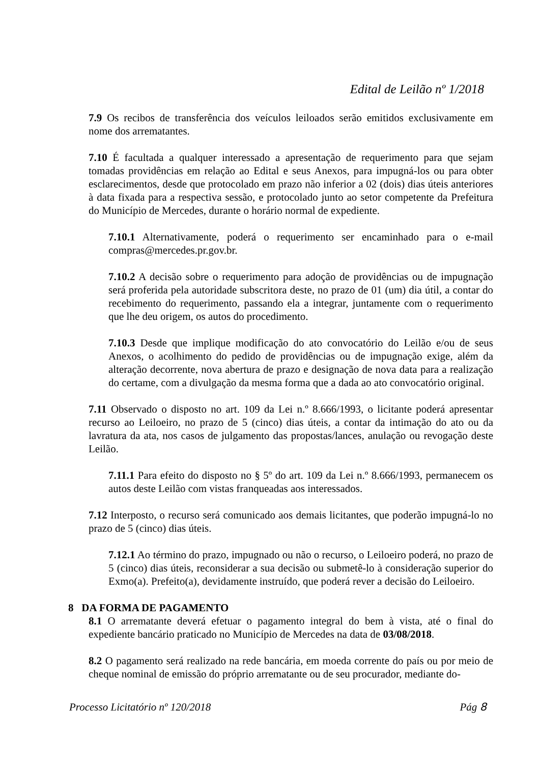Edital de Leilão nº 1/2018
7.9 Os recibos de transferência dos veículos leiloados serão emitidos exclusivamente em nome dos arrematantes.
7.10 É facultada a qualquer interessado a apresentação de requerimento para que sejam tomadas providências em relação ao Edital e seus Anexos, para impugná-los ou para obter esclarecimentos, desde que protocolado em prazo não inferior a 02 (dois) dias úteis anteriores à data fixada para a respectiva sessão, e protocolado junto ao setor competente da Prefeitura do Município de Mercedes, durante o horário normal de expediente.
7.10.1 Alternativamente, poderá o requerimento ser encaminhado para o e-mail compras@mercedes.pr.gov.br.
7.10.2 A decisão sobre o requerimento para adoção de providências ou de impugnação será proferida pela autoridade subscritora deste, no prazo de 01 (um) dia útil, a contar do recebimento do requerimento, passando ela a integrar, juntamente com o requerimento que lhe deu origem, os autos do procedimento.
7.10.3 Desde que implique modificação do ato convocatório do Leilão e/ou de seus Anexos, o acolhimento do pedido de providências ou de impugnação exige, além da alteração decorrente, nova abertura de prazo e designação de nova data para a realização do certame, com a divulgação da mesma forma que a dada ao ato convocatório original.
7.11 Observado o disposto no art. 109 da Lei n.º 8.666/1993, o licitante poderá apresentar recurso ao Leiloeiro, no prazo de 5 (cinco) dias úteis, a contar da intimação do ato ou da lavratura da ata, nos casos de julgamento das propostas/lances, anulação ou revogação deste Leilão.
7.11.1 Para efeito do disposto no § 5º do art. 109 da Lei n.º 8.666/1993, permanecem os autos deste Leilão com vistas franqueadas aos interessados.
7.12 Interposto, o recurso será comunicado aos demais licitantes, que poderão impugná-lo no prazo de 5 (cinco) dias úteis.
7.12.1 Ao término do prazo, impugnado ou não o recurso, o Leiloeiro poderá, no prazo de 5 (cinco) dias úteis, reconsiderar a sua decisão ou submetê-lo à consideração superior do Exmo(a). Prefeito(a), devidamente instruído, que poderá rever a decisão do Leiloeiro.
8 DA FORMA DE PAGAMENTO
8.1 O arrematante deverá efetuar o pagamento integral do bem à vista, até o final do expediente bancário praticado no Município de Mercedes na data de 03/08/2018.
8.2 O pagamento será realizado na rede bancária, em moeda corrente do país ou por meio de cheque nominal de emissão do próprio arrematante ou de seu procurador, mediante do-
Processo Licitatório nº 120/2018 Pág 8